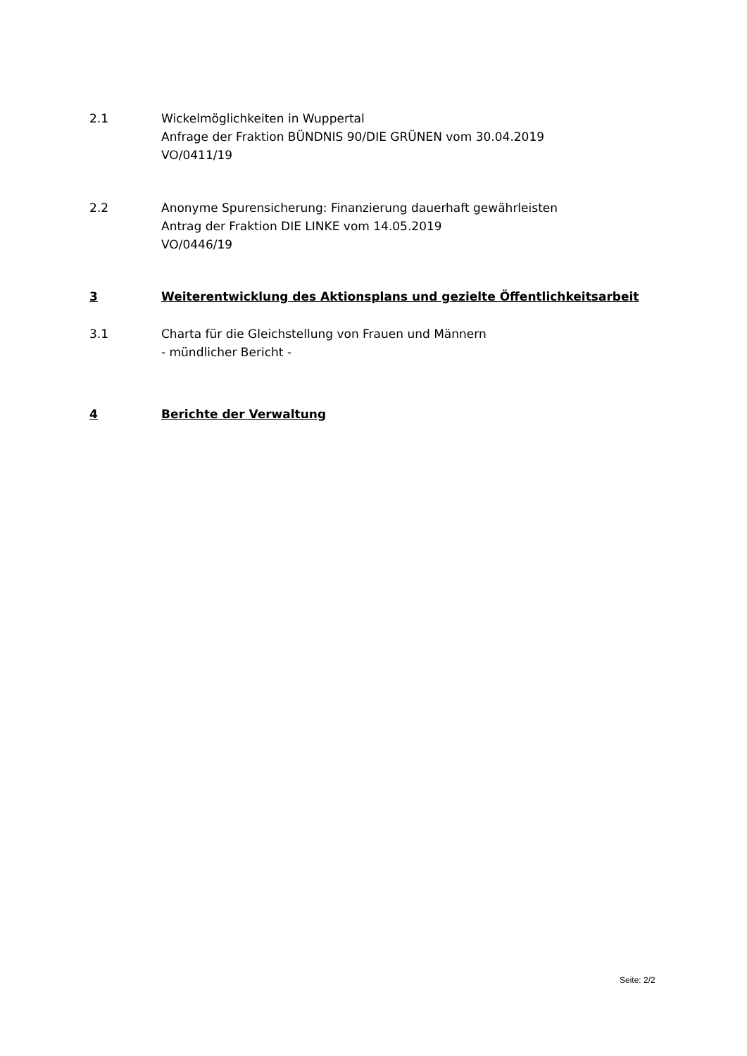2.1 Wickelmöglichkeiten in Wuppertal
Anfrage der Fraktion BÜNDNIS 90/DIE GRÜNEN vom 30.04.2019
VO/0411/19
2.2 Anonyme Spurensicherung: Finanzierung dauerhaft gewährleisten
Antrag der Fraktion DIE LINKE vom 14.05.2019
VO/0446/19
3 Weiterentwicklung des Aktionsplans und gezielte Öffentlichkeitsarbeit
3.1 Charta für die Gleichstellung von Frauen und Männern
- mündlicher Bericht -
4 Berichte der Verwaltung
Seite: 2/2